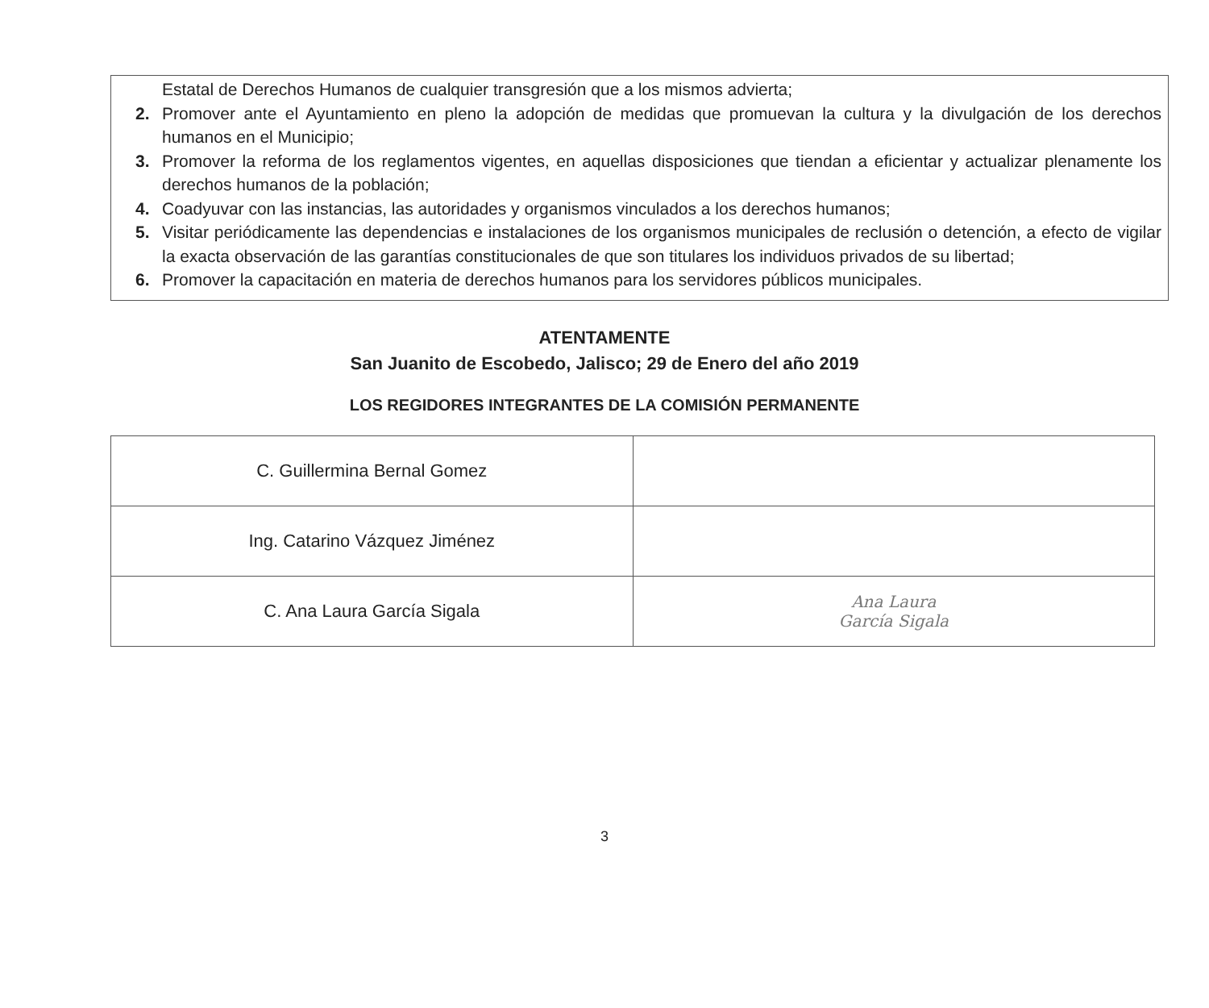Estatal de Derechos Humanos de cualquier transgresión que a los mismos advierta;
2. Promover ante el Ayuntamiento en pleno la adopción de medidas que promuevan la cultura y la divulgación de los derechos humanos en el Municipio;
3. Promover la reforma de los reglamentos vigentes, en aquellas disposiciones que tiendan a eficientar y actualizar plenamente los derechos humanos de la población;
4. Coadyuvar con las instancias, las autoridades y organismos vinculados a los derechos humanos;
5. Visitar periódicamente las dependencias e instalaciones de los organismos municipales de reclusión o detención, a efecto de vigilar la exacta observación de las garantías constitucionales de que son titulares los individuos privados de su libertad;
6. Promover la capacitación en materia de derechos humanos para los servidores públicos municipales.
ATENTAMENTE
San Juanito de Escobedo, Jalisco; 29 de Enero del año 2019
LOS REGIDORES INTEGRANTES DE LA COMISIÓN PERMANENTE
| C. Guillermina Bernal Gomez | |
| Ing. Catarino Vázquez Jiménez | |
| C. Ana Laura García Sigala | Ana Laura García Sigala |
3